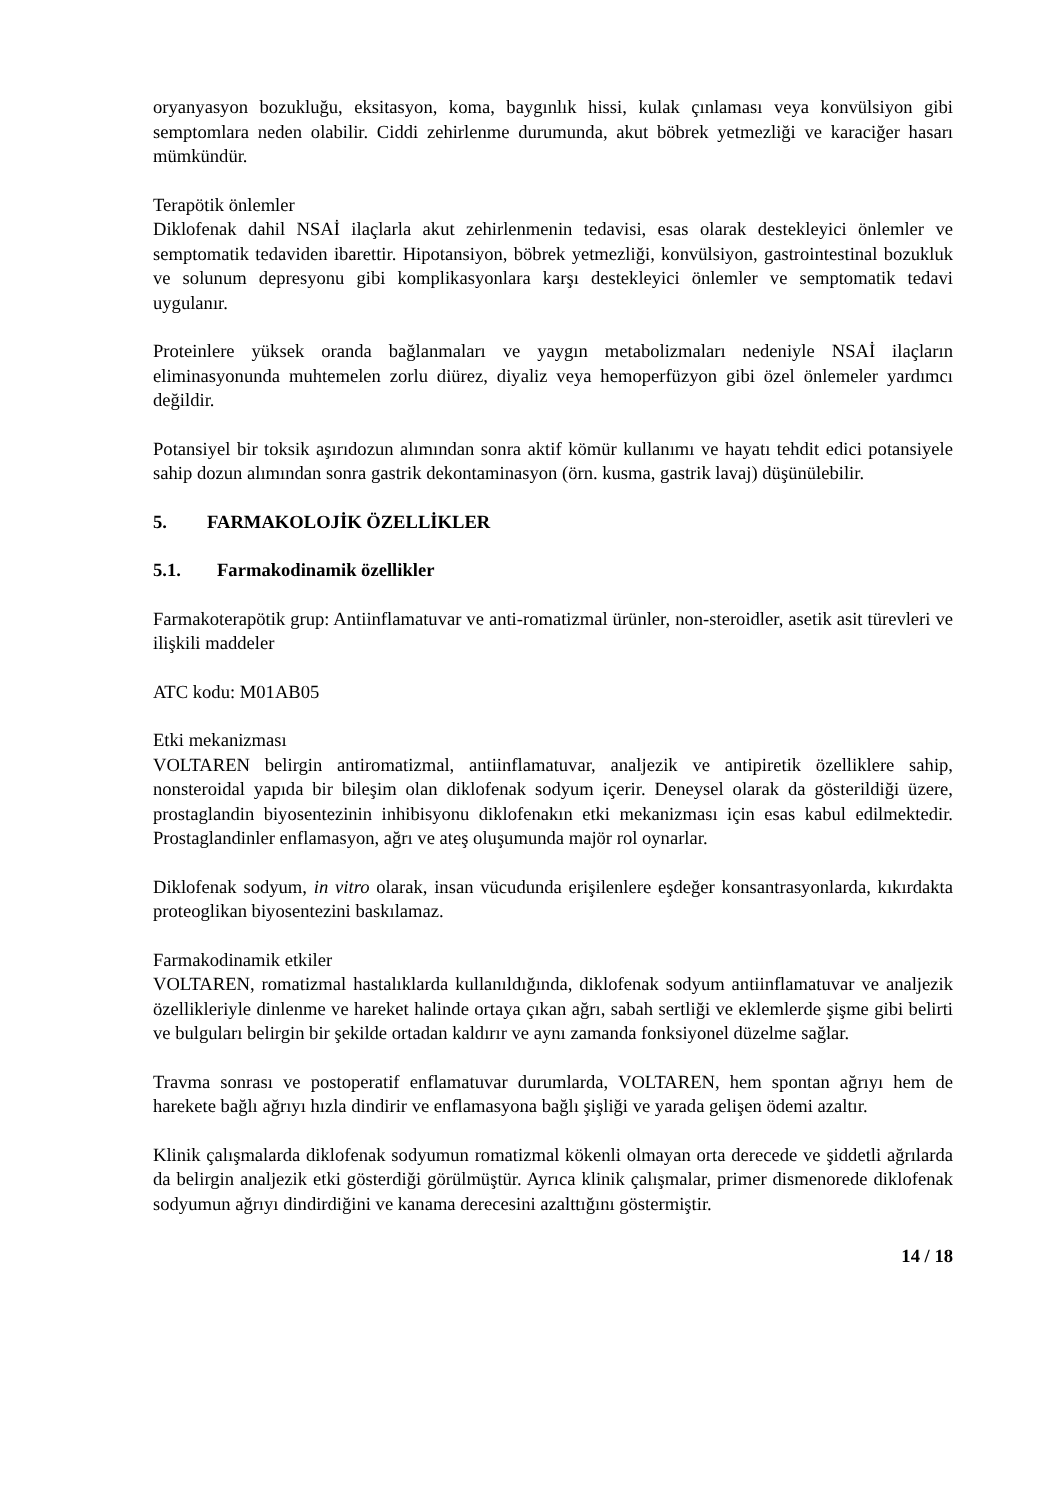oryanyasyon bozukluğu, eksitasyon, koma, baygınlık hissi, kulak çınlaması veya konvülsiyon gibi semptomlara neden olabilir. Ciddi zehirlenme durumunda, akut böbrek yetmezliği ve karaciğer hasarı mümkündür.
Terapötik önlemler
Diklofenak dahil NSAİ ilaçlarla akut zehirlenmenin tedavisi, esas olarak destekleyici önlemler ve semptomatik tedaviden ibarettir. Hipotansiyon, böbrek yetmezliği, konvülsiyon, gastrointestinal bozukluk ve solunum depresyonu gibi komplikasyonlara karşı destekleyici önlemler ve semptomatik tedavi uygulanır.
Proteinlere yüksek oranda bağlanmaları ve yaygın metabolizmaları nedeniyle NSAİ ilaçların eliminasyonunda muhtemelen zorlu diürez, diyaliz veya hemoperfüzyon gibi özel önlemeler yardımcı değildir.
Potansiyel bir toksik aşırıdozun alımından sonra aktif kömür kullanımı ve hayatı tehdit edici potansiyele sahip dozun alımından sonra gastrik dekontaminasyon (örn. kusma, gastrik lavaj) düşünülebilir.
5. FARMAKOLOJİK ÖZELLİKLER
5.1. Farmakodinamik özellikler
Farmakoterapötik grup: Antiinflamatuvar ve anti-romatizmal ürünler, non-steroidler, asetik asit türevleri ve ilişkili maddeler
ATC kodu: M01AB05
Etki mekanizması
VOLTAREN belirgin antiromatizmal, antiinflamatuvar, analjezik ve antipiretik özelliklere sahip, nonsteroidal yapıda bir bileşim olan diklofenak sodyum içerir. Deneysel olarak da gösterildiği üzere, prostaglandin biyosentezinin inhibisyonu diklofenakın etki mekanizması için esas kabul edilmektedir. Prostaglandinler enflamasyon, ağrı ve ateş oluşumunda majör rol oynarlar.
Diklofenak sodyum, in vitro olarak, insan vücudunda erişilenlere eşdeğer konsantrasyonlarda, kıkırdakta proteoglikan biyosentezini baskılamaz.
Farmakodinamik etkiler
VOLTAREN, romatizmal hastalıklarda kullanıldığında, diklofenak sodyum antiinflamatuvar ve analjezik özellikleriyle dinlenme ve hareket halinde ortaya çıkan ağrı, sabah sertliği ve eklemlerde şişme gibi belirti ve bulguları belirgin bir şekilde ortadan kaldırır ve aynı zamanda fonksiyonel düzelme sağlar.
Travma sonrası ve postoperatif enflamatuvar durumlarda, VOLTAREN, hem spontan ağrıyı hem de harekete bağlı ağrıyı hızla dindirir ve enflamasyona bağlı şişliği ve yarada gelişen ödemi azaltır.
Klinik çalışmalarda diklofenak sodyumun romatizmal kökenli olmayan orta derecede ve şiddetli ağrılarda da belirgin analjezik etki gösterdiği görülmüştür. Ayrıca klinik çalışmalar, primer dismenorede diklofenak sodyumun ağrıyı dindirdiğini ve kanama derecesini azalttığını göstermiştir.
14 / 18